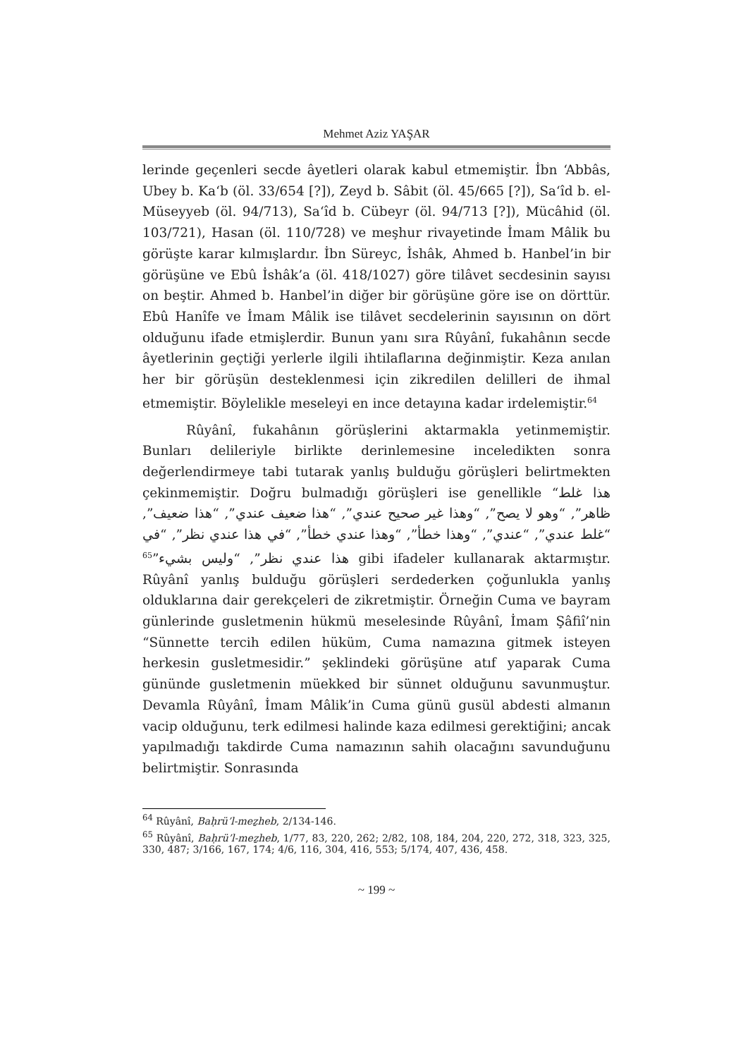Mehmet Aziz YAŞAR
lerinde geçenleri secde âyetleri olarak kabul etmemiştir. İbn ‘Abbâs, Ubey b. Ka‘b (öl. 33/654 [?]), Zeyd b. Sâbit (öl. 45/665 [?]), Sa‘îd b. el-Müseyyeb (öl. 94/713), Sa‘îd b. Cübeyr (öl. 94/713 [?]), Mücâhid (öl. 103/721), Hasan (öl. 110/728) ve meşhur rivayetinde İmam Mâlik bu görüşte karar kılmışlardır. İbn Süreyc, İshâk, Ahmed b. Hanbel’in bir görüşüne ve Ebû İshâk’a (öl. 418/1027) göre tilâvet secdesinin sayısı on beştir. Ahmed b. Hanbel’in diğer bir görüşüne göre ise on dörttür. Ebû Hanîfe ve İmam Mâlik ise tilâvet secdelerinin sayısının on dört olduğunu ifade etmişlerdir. Bunun yanı sıra Rûyânî, fukahânın secde âyetlerinin geçtiği yerlerle ilgili ihtilaflarına değinmiştir. Keza anılan her bir görüşün desteklenmesi için zikredilen delilleri de ihmal etmemiştir. Böylelikle meseleyi en ince detayına kadar irdelemiştir.<sup>64</sup>
Rûyânî, fukahânın görüşlerini aktarmakla yetinmemiştir. Bunları delileriyle birlikte derinlemesine inceledikten sonra değerlendirmeye tabi tutarak yanlış bulduğu görüşleri belirtmekten çekinmemiştir. Doğru bulmadığı görüşleri ise genellikle “هذا غلط ظاهر”, “وهو لا يصح”, “وهذا غير صحيح عندي”, “هذا ضعيف عندي”, “هذا ضعيف”, “غلط عندي”, “عندي”, “وهذا خطأ”, “وهذا عندي خطأ”, “في هذا عندي نظر”, “في هذا عندي نظر”, “وليس بشيء”<sup>65</sup> gibi ifadeler kullanarak aktarmıştır. Rûyânî yanlış bulduğu görüşleri serdederken çoğunlukla yanlış olduklarına dair gerekçeleri de zikretmiştir. Örneğin Cuma ve bayram günlerinde gusletmenin hükmü meselesinde Rûyânî, İmam Şâfiî’nin “Sünnette tercih edilen hüküm, Cuma namazına gitmek isteyen herkesin gusletmesidir.” şeklindeki görüşüne atıf yaparak Cuma gününde gusletmenin müekked bir sünnet olduğunu savunmuştur. Devamla Rûyânî, İmam Mâlik’in Cuma günü gusül abdesti almanın vacip olduğunu, terk edilmesi halinde kaza edilmesi gerektiğini; ancak yapılmadığı takdirde Cuma namazının sahih olacağını savunduğunu belirtmiştir. Sonrasında
<sup>64</sup> Rûyânî, Baḥrü’l-meẕheb, 2/134-146.
<sup>65</sup> Rûyânî, Baḥrü’l-meẕheb, 1/77, 83, 220, 262; 2/82, 108, 184, 204, 220, 272, 318, 323, 325, 330, 487; 3/166, 167, 174; 4/6, 116, 304, 416, 553; 5/174, 407, 436, 458.
~ 199 ~